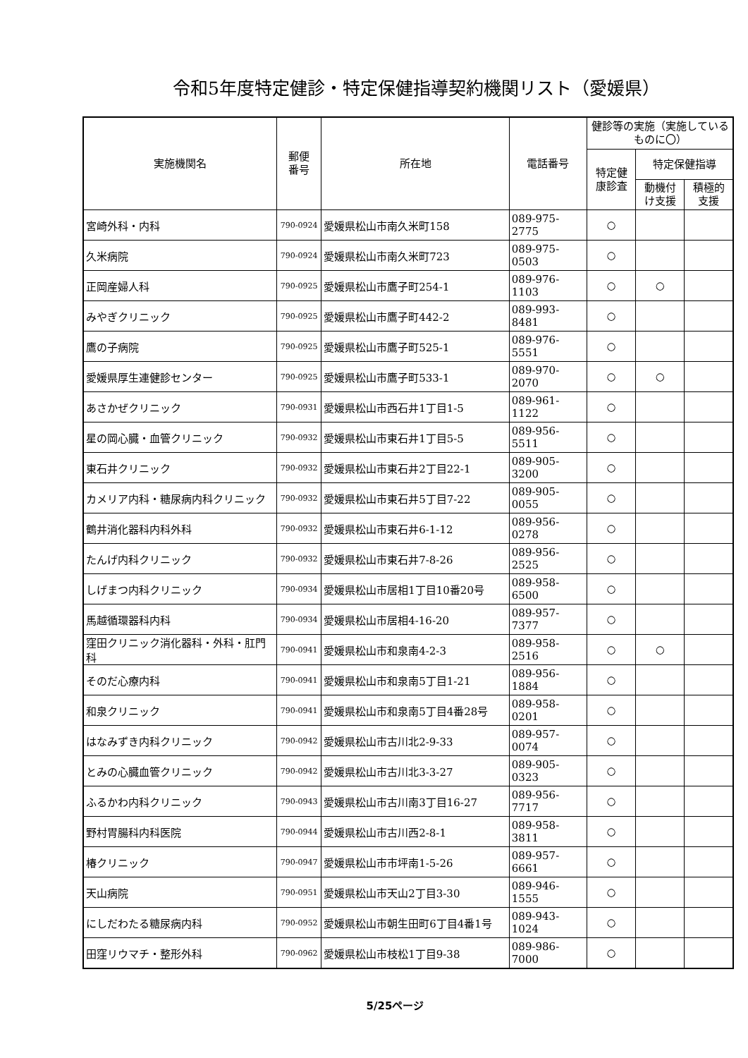令和5年度特定健診・特定保健指導契約機関リスト（愛媛県）
| 実施機関名 | 郵便 番号 | 所在地 | 電話番号 | 健診等の実施（実施しているものに〇） | | |
| --- | --- | --- | --- | --- | --- | --- |
| | | | | 特定健 康診査 | 特定保健指導 | |
| | | | | | 動機付 け支援 | 積極的 支援 |
| 宮崎外科・内科 | 790-0924 | 愛媛県松山市南久米町158 | 089-975-2775 | ○ | | |
| 久米病院 | 790-0924 | 愛媛県松山市南久米町723 | 089-975-0503 | ○ | | |
| 正岡産婦人科 | 790-0925 | 愛媛県松山市鷹子町254-1 | 089-976-1103 | ○ | ○ | |
| みやぎクリニック | 790-0925 | 愛媛県松山市鷹子町442-2 | 089-993-8481 | ○ | | |
| 鷹の子病院 | 790-0925 | 愛媛県松山市鷹子町525-1 | 089-976-5551 | ○ | | |
| 愛媛県厚生連健診センター | 790-0925 | 愛媛県松山市鷹子町533-1 | 089-970-2070 | ○ | ○ | |
| あさかぜクリニック | 790-0931 | 愛媛県松山市西石井1丁目1-5 | 089-961-1122 | ○ | | |
| 星の岡心臓・血管クリニック | 790-0932 | 愛媛県松山市東石井1丁目5-5 | 089-956-5511 | ○ | | |
| 東石井クリニック | 790-0932 | 愛媛県松山市東石井2丁目22-1 | 089-905-3200 | ○ | | |
| カメリア内科・糖尿病内科クリニック | 790-0932 | 愛媛県松山市東石井5丁目7-22 | 089-905-0055 | ○ | | |
| 鶴井消化器科内科外科 | 790-0932 | 愛媛県松山市東石井6-1-12 | 089-956-0278 | ○ | | |
| たんげ内科クリニック | 790-0932 | 愛媛県松山市東石井7-8-26 | 089-956-2525 | ○ | | |
| しげまつ内科クリニック | 790-0934 | 愛媛県松山市居相1丁目10番20号 | 089-958-6500 | ○ | | |
| 馬越循環器科内科 | 790-0934 | 愛媛県松山市居相4-16-20 | 089-957-7377 | ○ | | |
| 窪田クリニック消化器科・外科・肛門科 | 790-0941 | 愛媛県松山市和泉南4-2-3 | 089-958-2516 | ○ | ○ | |
| そのだ心療内科 | 790-0941 | 愛媛県松山市和泉南5丁目1-21 | 089-956-1884 | ○ | | |
| 和泉クリニック | 790-0941 | 愛媛県松山市和泉南5丁目4番28号 | 089-958-0201 | ○ | | |
| はなみずき内科クリニック | 790-0942 | 愛媛県松山市古川北2-9-33 | 089-957-0074 | ○ | | |
| とみの心臓血管クリニック | 790-0942 | 愛媛県松山市古川北3-3-27 | 089-905-0323 | ○ | | |
| ふるかわ内科クリニック | 790-0943 | 愛媛県松山市古川南3丁目16-27 | 089-956-7717 | ○ | | |
| 野村胃腸科内科医院 | 790-0944 | 愛媛県松山市古川西2-8-1 | 089-958-3811 | ○ | | |
| 椿クリニック | 790-0947 | 愛媛県松山市市坪南1-5-26 | 089-957-6661 | ○ | | |
| 天山病院 | 790-0951 | 愛媛県松山市天山2丁目3-30 | 089-946-1555 | ○ | | |
| にしだわたる糖尿病内科 | 790-0952 | 愛媛県松山市朝生田町6丁目4番1号 | 089-943-1024 | ○ | | |
| 田窪リウマチ・整形外科 | 790-0962 | 愛媛県松山市枝松1丁目9-38 | 089-986-7000 | ○ | | |
5/25ページ